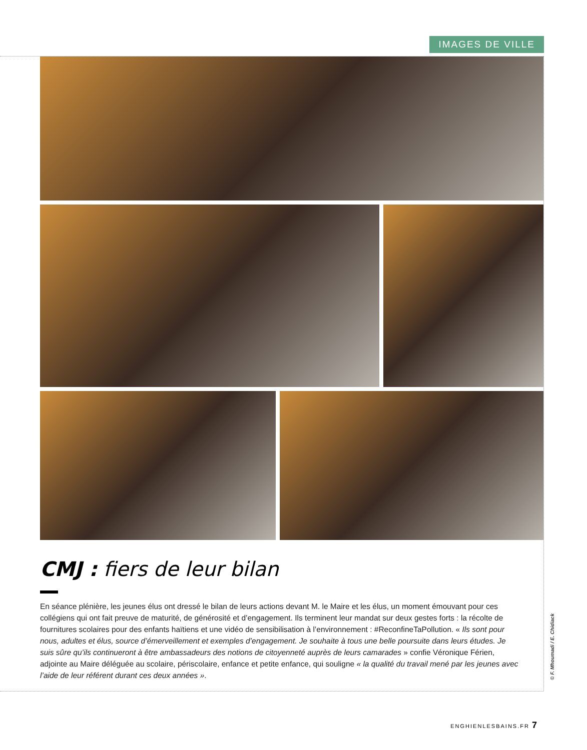IMAGES DE VILLE
CMJ : fiers de leur bilan
En séance plénière, les jeunes élus ont dressé le bilan de leurs actions devant M. le Maire et les élus, un moment émouvant pour ces collégiens qui ont fait preuve de maturité, de générosité et d’engagement. Ils terminent leur mandat sur deux gestes forts : la récolte de fournitures scolaires pour des enfants haïtiens et une vidéo de sensibilisation à l’environnement : #ReconfineTaPollution. « Ils sont pour nous, adultes et élus, source d’émerveillement et exemples d’engagement. Je souhaite à tous une belle poursuite dans leurs études. Je suis sûre qu’ils continueront à être ambassadeurs des notions de citoyenneté auprès de leurs camarades » confie Véronique Férien, adjointe au Maire déléguée au scolaire, périscolaire, enfance et petite enfance, qui souligne « la qualité du travail mené par les jeunes avec l’aide de leur référent durant ces deux années ».
© F. Mhoumadi / E. Chidiack
ENGHIENLESBAINS.FR 7